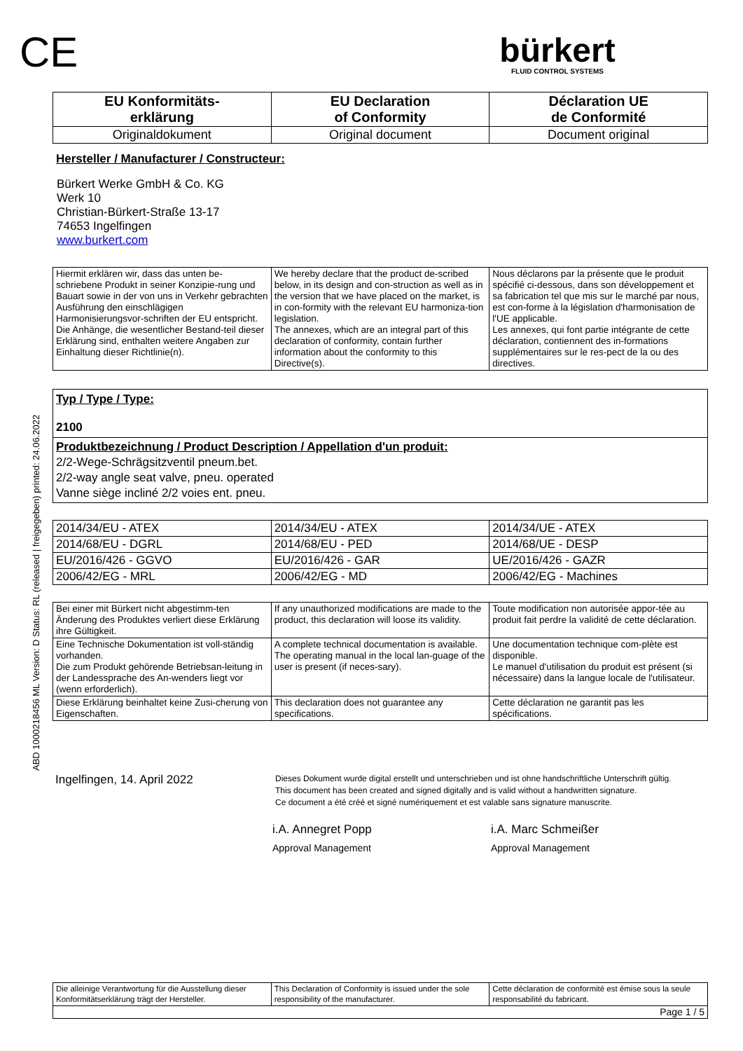ABD 1000218456 ML Version: D Status: RL (released | freigegeben) printed: 24.06.2022
CE
bürkert
FLUID CONTROL SYSTEMS
| EU Konformitäts- erklärung | EU Declaration of Conformity | Déclaration UE de Conformité |
| Originaldokument | Original document | Document original |
Hersteller / Manufacturer / Constructeur:
Bürkert Werke GmbH & Co. KG
Werk 10
Christian-Bürkert-Straße 13-17
74653 Ingelfingen
www.burkert.com
| Hiermit erklären wir, dass das unten be-schriebene Produkt in seiner Konzipie-rung und Bauart sowie in der von uns in Verkehr gebrachten Ausführung den einschlägigen Harmonisierungsvor-schriften der EU entspricht. Die Anhänge, die wesentlicher Bestand-teil dieser Erklärung sind, enthalten weitere Angaben zur Einhaltung dieser Richtlinie(n). | We hereby declare that the product de-scribed below, in its design and con-struction as well as in the version that we have placed on the market, is in con-formity with the relevant EU harmoniza-tion legislation. The annexes, which are an integral part of this declaration of conformity, contain further information about the conformity to this Directive(s). | Nous déclarons par la présente que le produit spécifié ci-dessous, dans son développement et sa fabrication tel que mis sur le marché par nous, est con-forme à la législation d'harmonisation de l'UE applicable. Les annexes, qui font partie intégrante de cette déclaration, contiennent des in-formations supplémentaires sur le res-pect de la ou des directives. |
| Typ / Type / Type: 2100 |
| Produktbezeichnung / Product Description / Appellation d'un produit: 2/2-Wege-Schrägsitzventil pneum.bet. 2/2-way angle seat valve, pneu. operated Vanne siège incliné 2/2 voies ent. pneu. |
| 2014/34/EU - ATEX | 2014/34/EU - ATEX | 2014/34/UE - ATEX |
| 2014/68/EU - DGRL | 2014/68/EU - PED | 2014/68/UE - DESP |
| EU/2016/426 - GGVO | EU/2016/426 - GAR | UE/2016/426 - GAZR |
| 2006/42/EG - MRL | 2006/42/EG - MD | 2006/42/EG - Machines |
| Bei einer mit Bürkert nicht abgestimm-ten Änderung des Produktes verliert diese Erklärung ihre Gültigkeit. | If any unauthorized modifications are made to the product, this declaration will loose its validity. | Toute modification non autorisée appor-tée au produit fait perdre la validité de cette déclaration. |
| Eine Technische Dokumentation ist voll-ständig vorhanden. Die zum Produkt gehörende Betriebsan-leitung in der Landessprache des An-wenders liegt vor (wenn erforderlich). | A complete technical documentation is available. The operating manual in the local lan-guage of the user is present (if neces-sary). | Une documentation technique com-plète est disponible. Le manuel d'utilisation du produit est présent (si nécessaire) dans la langue locale de l'utilisateur. |
| Diese Erklärung beinhaltet keine Zusi-cherung von Eigenschaften. | This declaration does not guarantee any specifications. | Cette déclaration ne garantit pas les spécifications. |
Ingelfingen, 14. April 2022
Dieses Dokument wurde digital erstellt und unterschrieben und ist ohne handschriftliche Unterschrift gültig.
This document has been created and signed digitally and is valid without a handwritten signature.
Ce document a été créé et signé numériquement et est valable sans signature manuscrite.
i.A. Annegret Popp
Approval Management
i.A. Marc Schmeißer
Approval Management
| Die alleinige Verantwortung für die Ausstellung dieser Konformitätserklärung trägt der Hersteller. | This Declaration of Conformity is issued under the sole responsibility of the manufacturer. | Cette déclaration de conformité est émise sous la seule responsabilité du fabricant. |
| Page 1 / 5 | | |